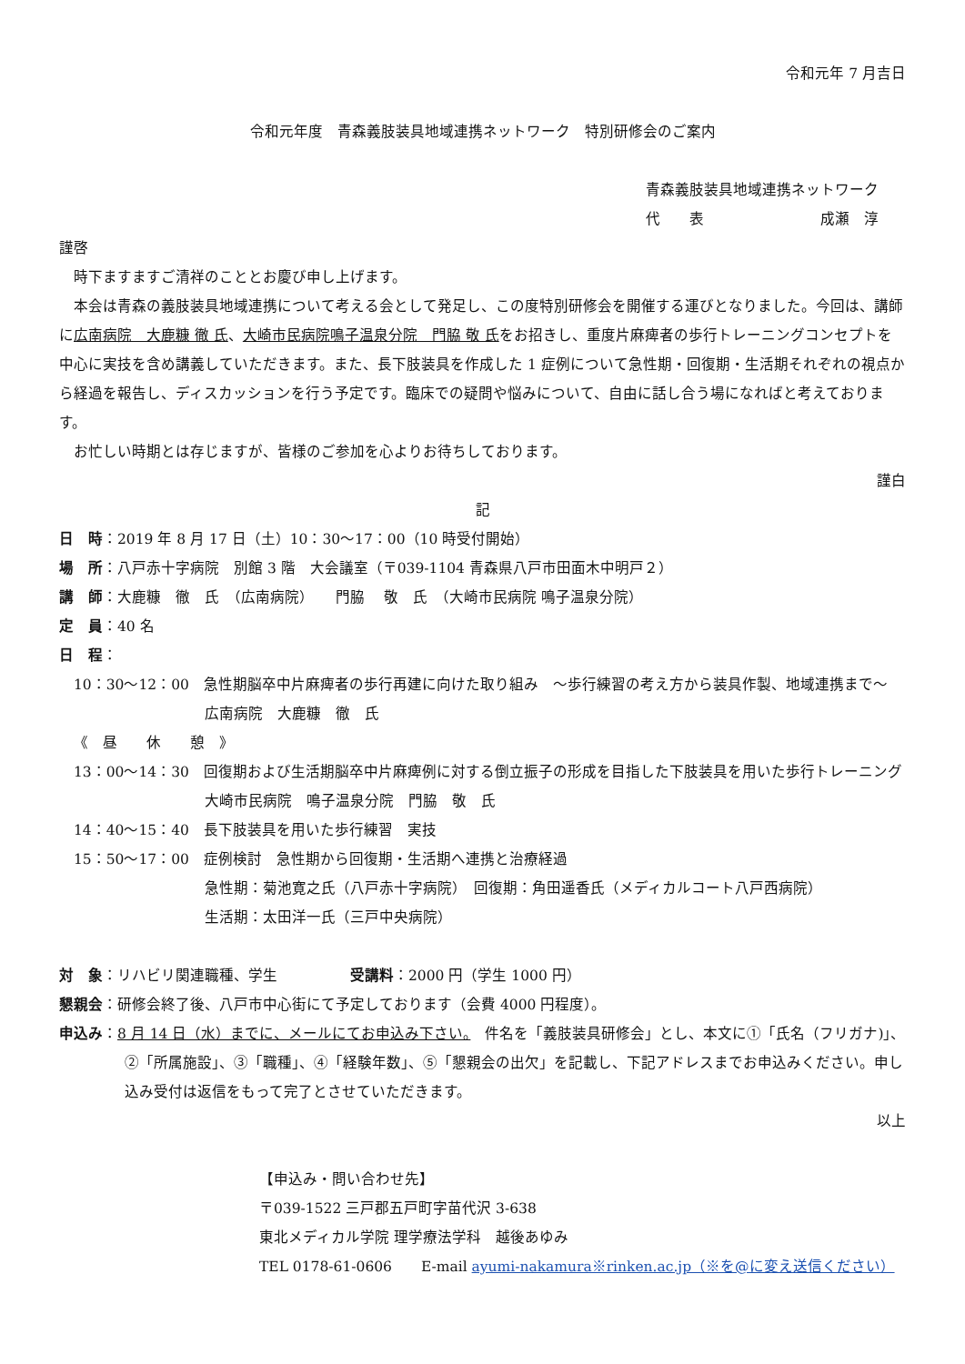令和元年 7 月吉日
令和元年度　青森義肢装具地域連携ネットワーク　特別研修会のご案内
青森義肢装具地域連携ネットワーク
代　　表　　　　　　　　成瀬　淳
謹啓
時下ますますご清祥のこととお慶び申し上げます。
本会は青森の義肢装具地域連携について考える会として発足し、この度特別研修会を開催する運びとなりました。今回は、講師に広南病院　大鹿糠 徹 氏、大崎市民病院鳴子温泉分院　門脇 敬 氏をお招きし、重度片麻痺者の歩行トレーニングコンセプトを中心に実技を含め講義していただきます。また、長下肢装具を作成した 1 症例について急性期・回復期・生活期それぞれの視点から経過を報告し、ディスカッションを行う予定です。臨床での疑問や悩みについて、自由に話し合う場になればと考えております。
お忙しい時期とは存じますが、皆様のご参加を心よりお待ちしております。
謹白
記
日　時：2019 年 8 月 17 日（土）10：30〜17：00（10 時受付開始）
場　所：八戸赤十字病院　別館 3 階　大会議室（〒039-1104 青森県八戸市田面木中明戸２）
講　師：大鹿糠　徹　氏　（広南病院）　　門脇　 敬　氏　（大崎市民病院 鳴子温泉分院）
定　員：40 名
日　程：
10：30〜12：00　急性期脳卒中片麻痺者の歩行再建に向けた取り組み　〜歩行練習の考え方から装具作製、地域連携まで〜
広南病院　大鹿糠　徹　氏
《　昼　　休　　憩　》
13：00〜14：30　回復期および生活期脳卒中片麻痺例に対する倒立振子の形成を目指した下肢装具を用いた歩行トレーニング
大崎市民病院　鳴子温泉分院　門脇　敬　氏
14：40〜15：40　長下肢装具を用いた歩行練習　実技
15：50〜17：00　症例検討　急性期から回復期・生活期へ連携と治療経過
急性期：菊池寛之氏（八戸赤十字病院）　回復期：角田遥香氏（メディカルコート八戸西病院）
生活期：太田洋一氏（三戸中央病院）
対　象：リハビリ関連職種、学生　　　　　受講料：2000 円（学生 1000 円）
懇親会：研修会終了後、八戸市中心街にて予定しております（会費 4000 円程度）。
申込み：8 月 14 日（水）までに、メールにてお申込み下さい。　件名を「義肢装具研修会」とし、本文に①「氏名（フリガナ)」、②「所属施設」、③「職種」、④「経験年数」、⑤「懇親会の出欠」を記載し、下記アドレスまでお申込みください。申し込み受付は返信をもって完了とさせていただきます。
以上
【申込み・問い合わせ先】
〒039-1522 三戸郡五戸町字苗代沢 3-638
東北メディカル学院 理学療法学科　越後あゆみ
TEL 0178-61-0606　　E-mail ayumi-nakamura※rinken.ac.jp（※を@に変え送信ください）